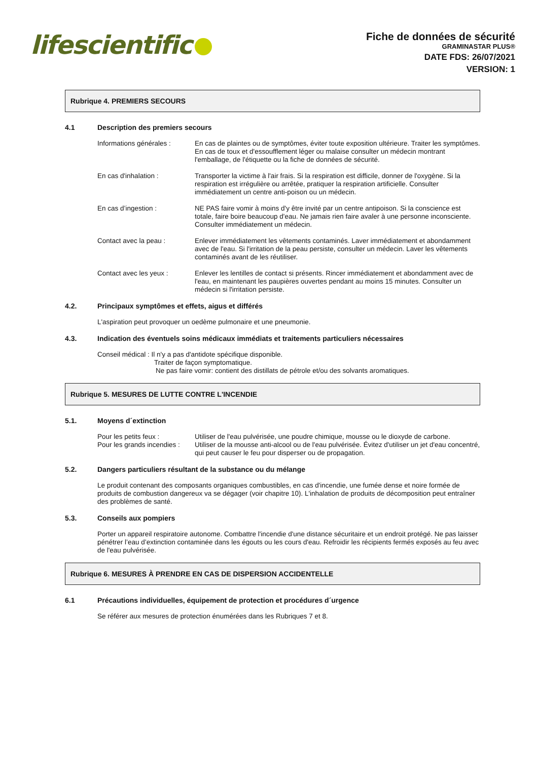lifescientific
Fiche de données de sécurité
GRAMINASTAR PLUS®
DATE FDS: 26/07/2021
VERSION: 1
Rubrique 4. PREMIERS SECOURS
4.1 Description des premiers secours
Informations générales :
En cas de plaintes ou de symptômes, éviter toute exposition ultérieure. Traiter les symptômes. En cas de toux et d'essoufflement léger ou malaise consulter un médecin montrant l'emballage, de l'étiquette ou la fiche de données de sécurité.
En cas d'inhalation : Transporter la victime à l'air frais. Si la respiration est difficile, donner de l'oxygène. Si la respiration est irrégulière ou arrêtée, pratiquer la respiration artificielle. Consulter immédiatement un centre anti-poison ou un médecin.
En cas d’ingestion : NE PAS faire vomir à moins d'y être invité par un centre antipoison. Si la conscience est totale, faire boire beaucoup d'eau. Ne jamais rien faire avaler à une personne inconsciente. Consulter immédiatement un médecin.
Contact avec la peau : Enlever immédiatement les vêtements contaminés. Laver immédiatement et abondamment avec de l'eau. Si l'irritation de la peau persiste, consulter un médecin. Laver les vêtements contaminés avant de les réutiliser.
Contact avec les yeux : Enlever les lentilles de contact si présents. Rincer immédiatement et abondamment avec de l'eau, en maintenant les paupières ouvertes pendant au moins 15 minutes. Consulter un médecin si l'irritation persiste.
4.2. Principaux symptômes et effets, aigus et différés
L'aspiration peut provoquer un oedème pulmonaire et une pneumonie.
4.3. Indication des éventuels soins médicaux immédiats et traitements particuliers nécessaires
Conseil médical : Il n'y a pas d'antidote spécifique disponible.
Traiter de façon symptomatique.
Ne pas faire vomir: contient des distillats de pétrole et/ou des solvants aromatiques.
Rubrique 5. MESURES DE LUTTE CONTRE L'INCENDIE
5.1. Moyens d´extinction
Pour les petits feux : Utiliser de l'eau pulvérisée, une poudre chimique, mousse ou le dioxyde de carbone.
Pour les grands incendies :
Utiliser de la mousse anti-alcool ou de l'eau pulvérisée. Évitez d'utiliser un jet d'eau concentré, qui peut causer le feu pour disperser ou de propagation.
5.2. Dangers particuliers résultant de la substance ou du mélange
Le produit contenant des composants organiques combustibles, en cas d'incendie, une fumée dense et noire formée de produits de combustion dangereux va se dégager (voir chapitre 10). L'inhalation de produits de décomposition peut entraîner des problèmes de santé.
5.3. Conseils aux pompiers
Porter un appareil respiratoire autonome. Combattre l'incendie d'une distance sécuritaire et un endroit protégé. Ne pas laisser pénétrer l’eau d’extinction contaminée dans les égouts ou les cours d'eau. Refroidir les récipients fermés exposés au feu avec de l'eau pulvérisée.
Rubrique 6. MESURES À PRENDRE EN CAS DE DISPERSION ACCIDENTELLE
6.1 Précautions individuelles, équipement de protection et procédures d´urgence
Se référer aux mesures de protection énumérées dans les Rubriques 7 et 8.